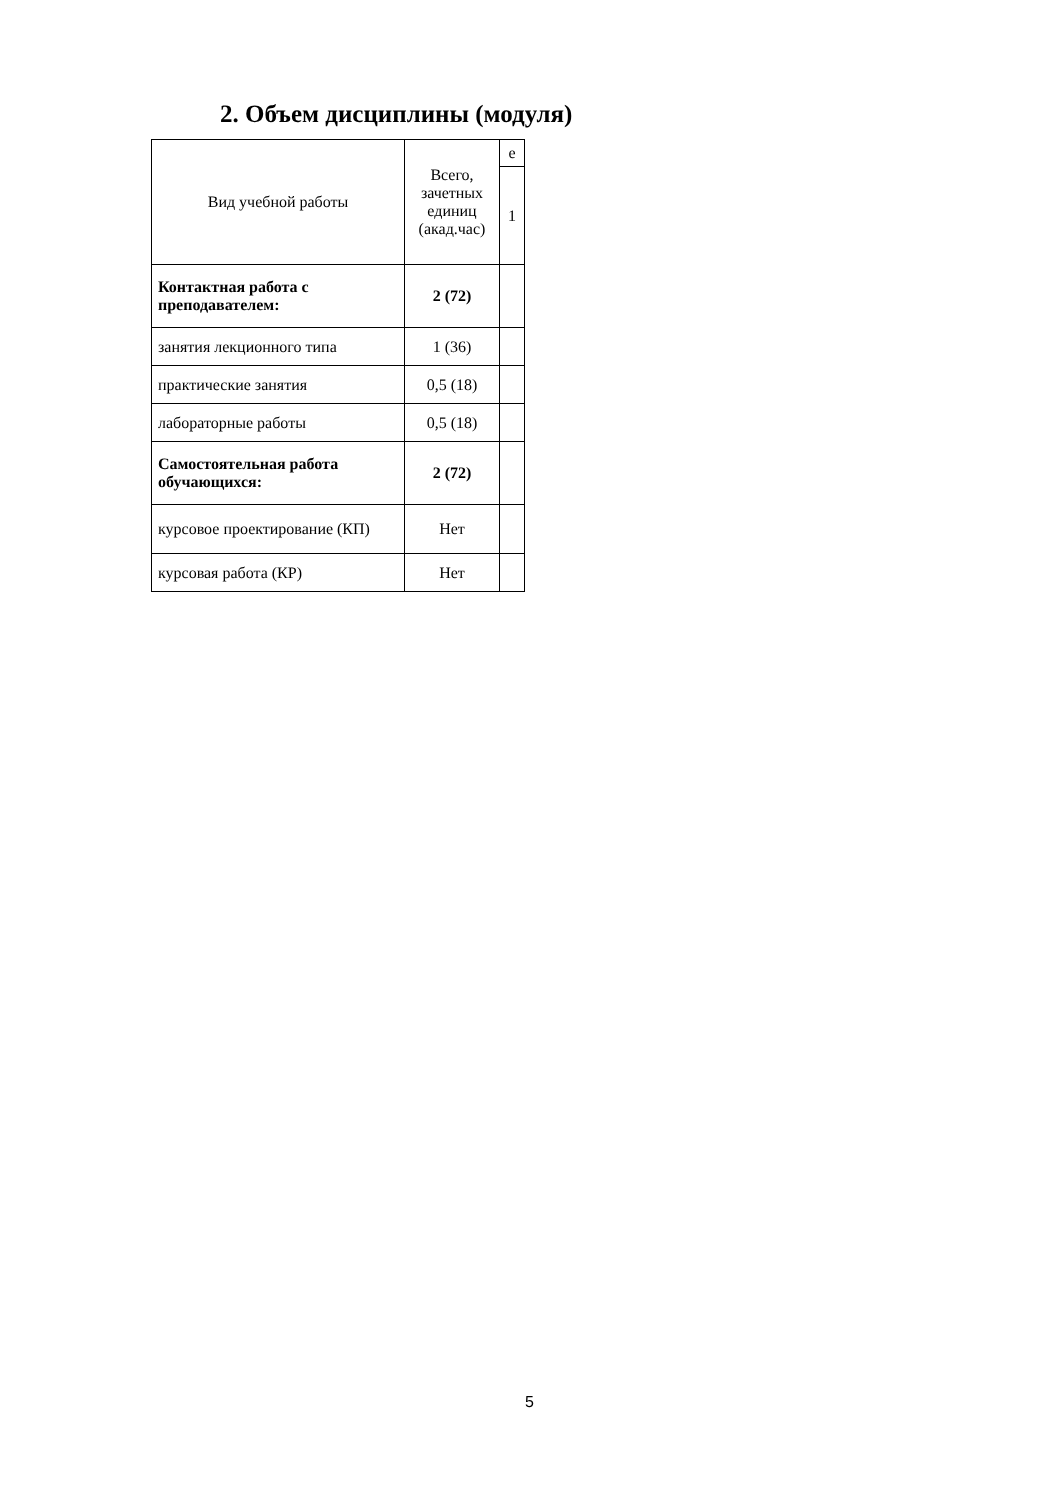2. Объем дисциплины (модуля)
| Вид учебной работы | Всего, зачетных единиц (акад.час) | е |
| | | 1 |
| Контактная работа с преподавателем: | 2 (72) | |
| занятия лекционного типа | 1 (36) | |
| практические занятия | 0,5 (18) | |
| лабораторные работы | 0,5 (18) | |
| Самостоятельная работа обучающихся: | 2 (72) | |
| курсовое проектирование (КП) | Нет | |
| курсовая работа (КР) | Нет | |
5